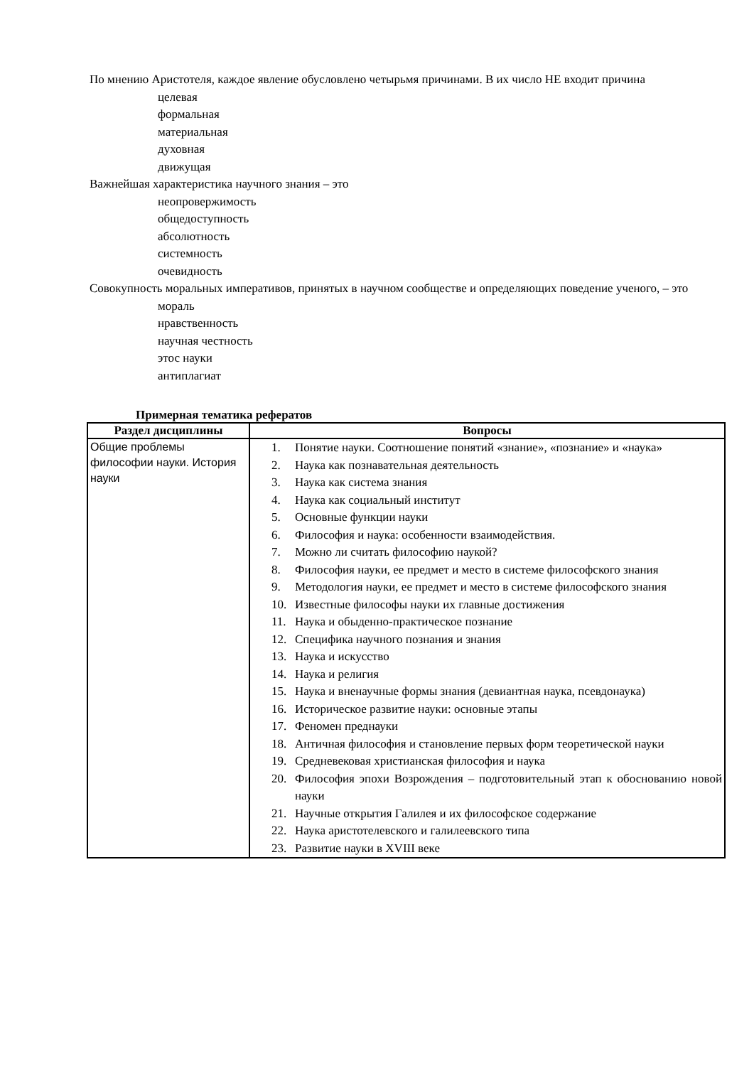По мнению Аристотеля, каждое явление обусловлено четырьмя причинами. В их число НЕ входит причина
целевая
формальная
материальная
духовная
движущая
Важнейшая характеристика научного знания – это
неопровержимость
общедоступность
абсолютность
системность
очевидность
Совокупность моральных императивов, принятых в научном сообществе и определяющих поведение ученого, – это
мораль
нравственность
научная честность
этос науки
антиплагиат
Примерная тематика рефератов
| Раздел дисциплины | Вопросы |
| --- | --- |
| Общие проблемы философии науки. История науки | 1. Понятие науки. Соотношение понятий «знание», «познание» и «наука» 2. Наука как познавательная деятельность 3. Наука как система знания 4. Наука как социальный институт 5. Основные функции науки 6. Философия и наука: особенности взаимодействия. 7. Можно ли считать философию наукой? 8. Философия науки, ее предмет и место в системе философского знания 9. Методология науки, ее предмет и место в системе философского знания 10. Известные философы науки их главные достижения 11. Наука и обыденно-практическое познание 12. Специфика научного познания и знания 13. Наука и искусство 14. Наука и религия 15. Наука и вненаучные формы знания (девиантная наука, псевдонаука) 16. Историческое развитие науки: основные этапы 17. Феномен преднауки 18. Античная философия и становление первых форм теоретической науки 19. Средневековая христианская философия и наука 20. Философия эпохи Возрождения – подготовительный этап к обоснованию новой науки 21. Научные открытия Галилея и их философское содержание 22. Наука аристотелевского и галилеевского типа 23. Развитие науки в XVIII веке |